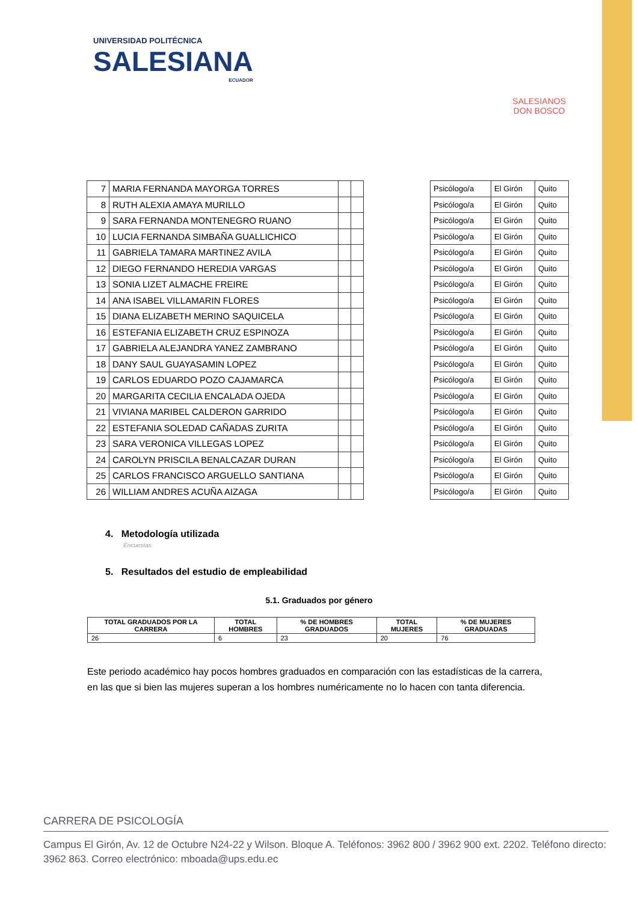UNIVERSIDAD POLITÉCNICA
SALESIANA
ECUADOR
SALESIANOS
DON BOSCO
| 7 | MARIA FERNANDA MAYORGA TORRES | | | | Psicólogo/a | El Girón | Quito |
| 8 | RUTH ALEXIA AMAYA MURILLO | | | | Psicólogo/a | El Girón | Quito |
| 9 | SARA FERNANDA MONTENEGRO RUANO | | | | Psicólogo/a | El Girón | Quito |
| 10 | LUCIA FERNANDA SIMBAÑA GUALLICHICO | | | | Psicólogo/a | El Girón | Quito |
| 11 | GABRIELA TAMARA MARTINEZ AVILA | | | | Psicólogo/a | El Girón | Quito |
| 12 | DIEGO FERNANDO HEREDIA VARGAS | | | | Psicólogo/a | El Girón | Quito |
| 13 | SONIA LIZET ALMACHE FREIRE | | | | Psicólogo/a | El Girón | Quito |
| 14 | ANA ISABEL VILLAMARIN FLORES | | | | Psicólogo/a | El Girón | Quito |
| 15 | DIANA ELIZABETH MERINO SAQUICELA | | | | Psicólogo/a | El Girón | Quito |
| 16 | ESTEFANIA ELIZABETH CRUZ ESPINOZA | | | | Psicólogo/a | El Girón | Quito |
| 17 | GABRIELA ALEJANDRA YANEZ ZAMBRANO | | | | Psicólogo/a | El Girón | Quito |
| 18 | DANY SAUL GUAYASAMIN LOPEZ | | | | Psicólogo/a | El Girón | Quito |
| 19 | CARLOS EDUARDO POZO CAJAMARCA | | | | Psicólogo/a | El Girón | Quito |
| 20 | MARGARITA CECILIA ENCALADA OJEDA | | | | Psicólogo/a | El Girón | Quito |
| 21 | VIVIANA MARIBEL CALDERON GARRIDO | | | | Psicólogo/a | El Girón | Quito |
| 22 | ESTEFANIA SOLEDAD CAÑADAS ZURITA | | | | Psicólogo/a | El Girón | Quito |
| 23 | SARA VERONICA VILLEGAS LOPEZ | | | | Psicólogo/a | El Girón | Quito |
| 24 | CAROLYN PRISCILA BENALCAZAR DURAN | | | | Psicólogo/a | El Girón | Quito |
| 25 | CARLOS FRANCISCO ARGUELLO SANTIANA | | | | Psicólogo/a | El Girón | Quito |
| 26 | WILLIAM ANDRES ACUÑA AIZAGA | | | | Psicólogo/a | El Girón | Quito |
4. Metodología utilizada
Encuestas
5. Resultados del estudio de empleabilidad
5.1. Graduados por género
| TOTAL GRADUADOS POR LA CARRERA | TOTAL HOMBRES | % DE HOMBRES GRADUADOS | TOTAL MUJERES | % DE MUJERES GRADUADAS |
| --- | --- | --- | --- | --- |
| 26 | 6 | 23 | 20 | 76 |
Este periodo académico hay pocos hombres graduados en comparación con las estadísticas de la carrera, en las que si bien las mujeres superan a los hombres numéricamente no lo hacen con tanta diferencia.
CARRERA DE PSICOLOGÍA
Campus El Girón, Av. 12 de Octubre N24-22 y Wilson. Bloque A. Teléfonos: 3962 800 / 3962 900 ext. 2202. Teléfono directo: 3962 863. Correo electrónico: mboada@ups.edu.ec